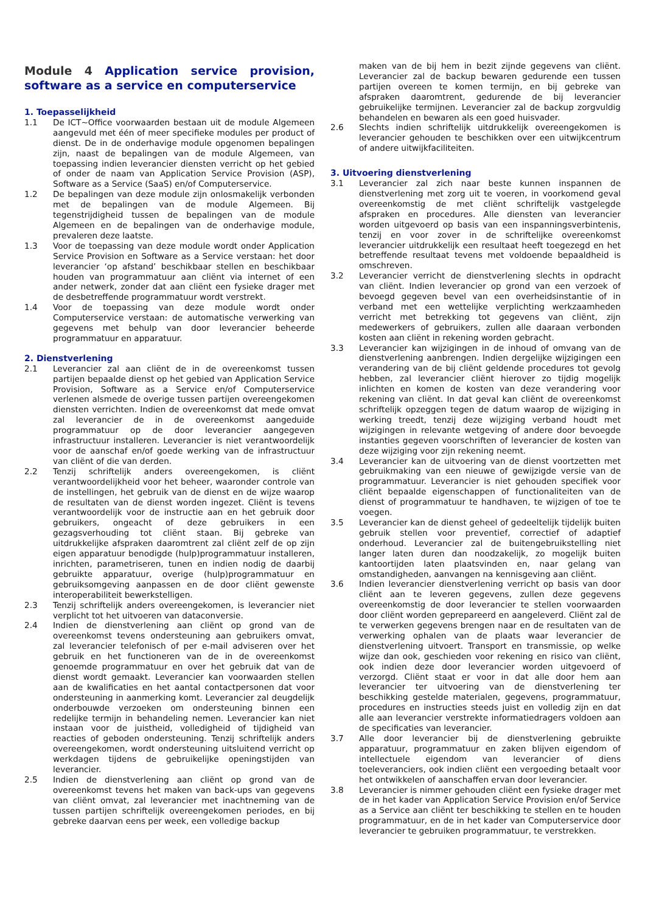Module 4 Application service provision, software as a service en computerservice
1. Toepasselijkheid
1.1 De ICT~Office voorwaarden bestaan uit de module Algemeen aangevuld met één of meer specifieke modules per product of dienst. De in de onderhavige module opgenomen bepalingen zijn, naast de bepalingen van de module Algemeen, van toepassing indien leverancier diensten verricht op het gebied of onder de naam van Application Service Provision (ASP), Software as a Service (SaaS) en/of Computerservice.
1.2 De bepalingen van deze module zijn onlosmakelijk verbonden met de bepalingen van de module Algemeen. Bij tegenstrijdigheid tussen de bepalingen van de module Algemeen en de bepalingen van de onderhavige module, prevaleren deze laatste.
1.3 Voor de toepassing van deze module wordt onder Application Service Provision en Software as a Service verstaan: het door leverancier ‘op afstand’ beschikbaar stellen en beschikbaar houden van programmatuur aan cliënt via internet of een ander netwerk, zonder dat aan cliënt een fysieke drager met de desbetreffende programmatuur wordt verstrekt.
1.4 Voor de toepassing van deze module wordt onder Computerservice verstaan: de automatische verwerking van gegevens met behulp van door leverancier beheerde programmatuur en apparatuur.
2. Dienstverlening
2.1 Leverancier zal aan cliënt de in de overeenkomst tussen partijen bepaalde dienst op het gebied van Application Service Provision, Software as a Service en/of Computerservice verlenen alsmede de overige tussen partijen overeengekomen diensten verrichten. Indien de overeenkomst dat mede omvat zal leverancier de in de overeenkomst aangeduide programmatuur op de door leverancier aangegeven infrastructuur installeren. Leverancier is niet verantwoordelijk voor de aanschaf en/of goede werking van de infrastructuur van cliënt of die van derden.
2.2 Tenzij schriftelijk anders overeengekomen, is cliënt verantwoordelijkheid voor het beheer, waaronder controle van de instellingen, het gebruik van de dienst en de wijze waarop de resultaten van de dienst worden ingezet. Cliënt is tevens verantwoordelijk voor de instructie aan en het gebruik door gebruikers, ongeacht of deze gebruikers in een gezagsverhouding tot cliënt staan. Bij gebreke van uitdrukkelijke afspraken daaromtrent zal cliënt zelf de op zijn eigen apparatuur benodigde (hulp)programmatuur installeren, inrichten, parametriseren, tunen en indien nodig de daarbij gebruikte apparatuur, overige (hulp)programmatuur en gebruiksomgeving aanpassen en de door cliënt gewenste interoperabiliteit bewerkstelligen.
2.3 Tenzij schriftelijk anders overeengekomen, is leverancier niet verplicht tot het uitvoeren van dataconversie.
2.4 Indien de dienstverlening aan cliënt op grond van de overeenkomst tevens ondersteuning aan gebruikers omvat, zal leverancier telefonisch of per e-mail adviseren over het gebruik en het functioneren van de in de overeenkomst genoemde programmatuur en over het gebruik dat van de dienst wordt gemaakt. Leverancier kan voorwaarden stellen aan de kwalificaties en het aantal contactpersonen dat voor ondersteuning in aanmerking komt. Leverancier zal deugdelijk onderbouwde verzoeken om ondersteuning binnen een redelijke termijn in behandeling nemen. Leverancier kan niet instaan voor de juistheid, volledigheid of tijdigheid van reacties of geboden ondersteuning. Tenzij schriftelijk anders overeengekomen, wordt ondersteuning uitsluitend verricht op werkdagen tijdens de gebruikelijke openingstijden van leverancier.
2.5 Indien de dienstverlening aan cliënt op grond van de overeenkomst tevens het maken van back-ups van gegevens van cliënt omvat, zal leverancier met inachtneming van de tussen partijen schriftelijk overeengekomen periodes, en bij gebreke daarvan eens per week, een volledige backup
maken van de bij hem in bezit zijnde gegevens van cliënt. Leverancier zal de backup bewaren gedurende een tussen partijen overeen te komen termijn, en bij gebreke van afspraken daaromtrent, gedurende de bij leverancier gebruikelijke termijnen. Leverancier zal de backup zorgvuldig behandelen en bewaren als een goed huisvader.
2.6 Slechts indien schriftelijk uitdrukkelijk overeengekomen is leverancier gehouden te beschikken over een uitwijkcentrum of andere uitwijkfaciliteiten.
3. Uitvoering dienstverlening
3.1 Leverancier zal zich naar beste kunnen inspannen de dienstverlening met zorg uit te voeren, in voorkomend geval overeenkomstig de met cliënt schriftelijk vastgelegde afspraken en procedures. Alle diensten van leverancier worden uitgevoerd op basis van een inspanningsverbintenis, tenzij en voor zover in de schriftelijke overeenkomst leverancier uitdrukkelijk een resultaat heeft toegezegd en het betreffende resultaat tevens met voldoende bepaaldheid is omschreven.
3.2 Leverancier verricht de dienstverlening slechts in opdracht van cliënt. Indien leverancier op grond van een verzoek of bevoegd gegeven bevel van een overheidsinstantie of in verband met een wettelijke verplichting werkzaamheden verricht met betrekking tot gegevens van cliënt, zijn medewerkers of gebruikers, zullen alle daaraan verbonden kosten aan cliënt in rekening worden gebracht.
3.3 Leverancier kan wijzigingen in de inhoud of omvang van de dienstverlening aanbrengen. Indien dergelijke wijzigingen een verandering van de bij cliënt geldende procedures tot gevolg hebben, zal leverancier cliënt hierover zo tijdig mogelijk inlichten en komen de kosten van deze verandering voor rekening van cliënt. In dat geval kan cliënt de overeenkomst schriftelijk opzeggen tegen de datum waarop de wijziging in werking treedt, tenzij deze wijziging verband houdt met wijzigingen in relevante wetgeving of andere door bevoegde instanties gegeven voorschriften of leverancier de kosten van deze wijziging voor zijn rekening neemt.
3.4 Leverancier kan de uitvoering van de dienst voortzetten met gebruikmaking van een nieuwe of gewijzigde versie van de programmatuur. Leverancier is niet gehouden specifiek voor cliënt bepaalde eigenschappen of functionaliteiten van de dienst of programmatuur te handhaven, te wijzigen of toe te voegen.
3.5 Leverancier kan de dienst geheel of gedeeltelijk tijdelijk buiten gebruik stellen voor preventief, correctief of adaptief onderhoud. Leverancier zal de buitengebruikstelling niet langer laten duren dan noodzakelijk, zo mogelijk buiten kantoortijden laten plaatsvinden en, naar gelang van omstandigheden, aanvangen na kennisgeving aan cliënt.
3.6 Indien leverancier dienstverlening verricht op basis van door cliënt aan te leveren gegevens, zullen deze gegevens overeenkomstig de door leverancier te stellen voorwaarden door cliënt worden geprepareerd en aangeleverd. Cliënt zal de te verwerken gegevens brengen naar en de resultaten van de verwerking ophalen van de plaats waar leverancier de dienstverlening uitvoert. Transport en transmissie, op welke wijze dan ook, geschieden voor rekening en risico van cliënt, ook indien deze door leverancier worden uitgevoerd of verzorgd. Cliënt staat er voor in dat alle door hem aan leverancier ter uitvoering van de dienstverlening ter beschikking gestelde materialen, gegevens, programmatuur, procedures en instructies steeds juist en volledig zijn en dat alle aan leverancier verstrekte informatiedragers voldoen aan de specificaties van leverancier.
3.7 Alle door leverancier bij de dienstverlening gebruikte apparatuur, programmatuur en zaken blijven eigendom of intellectuele eigendom van leverancier of diens toeleveranciers, ook indien cliënt een vergoeding betaalt voor het ontwikkelen of aanschaffen ervan door leverancier.
3.8 Leverancier is nimmer gehouden cliënt een fysieke drager met de in het kader van Application Service Provision en/of Service as a Service aan cliënt ter beschikking te stellen en te houden programmatuur, en de in het kader van Computerservice door leverancier te gebruiken programmatuur, te verstrekken.